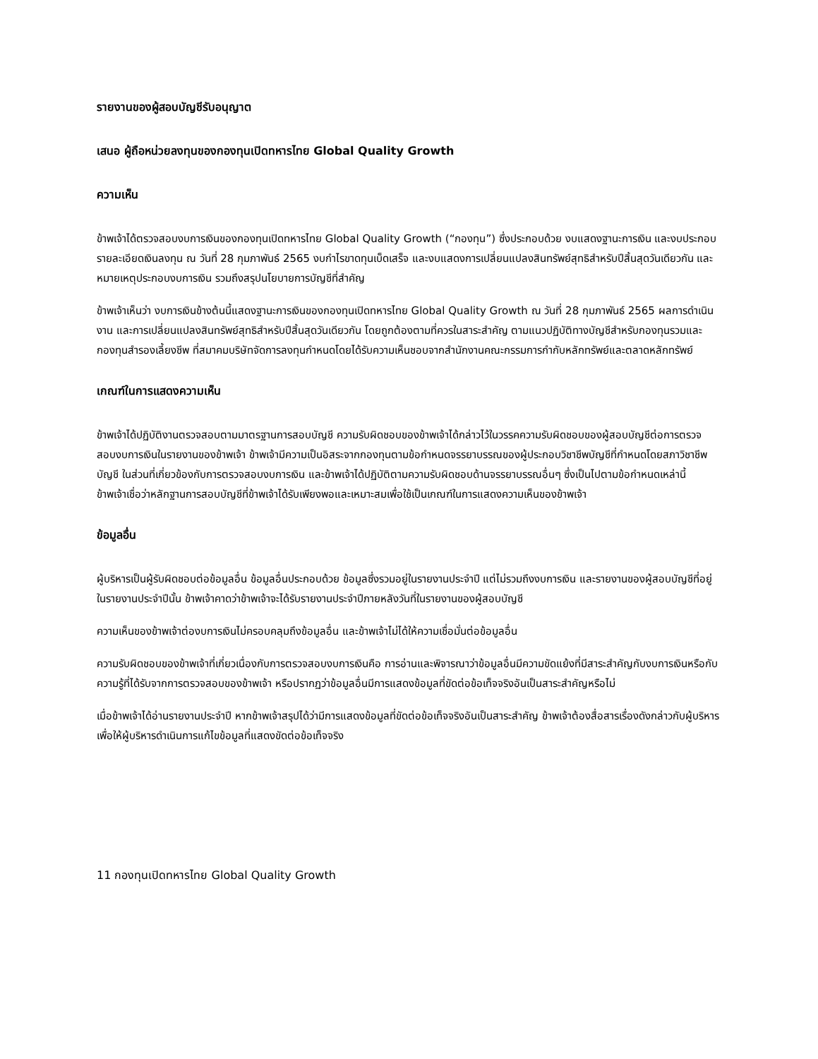รายงานของผู้สอบบัญชีรับอนุญาต
เสนอ ผู้ถือหน่วยลงทุนของกองทุนเปิดทหารไทย Global Quality Growth
ความเห็น
ข้าพเจ้าได้ตรวจสอบงบการเงินของกองทุนเปิดทหารไทย Global Quality Growth (“กองทุน”) ซึ่งประกอบด้วย งบแสดงฐานะการเงิน และงบประกอบรายละเอียดเงินลงทุน ณ วันที่ 28 กุมภาพันธ์ 2565 งบกำไรขาดทุนเบ็ดเสร็จ และงบแสดงการเปลี่ยนแปลงสินทรัพย์สุทธิสำหรับปีสิ้นสุดวันเดียวกัน และหมายเหตุประกอบงบการเงิน รวมถึงสรุปนโยบายการบัญชีที่สำคัญ
ข้าพเจ้าเห็นว่า งบการเงินข้างต้นนี้แสดงฐานะการเงินของกองทุนเปิดทหารไทย Global Quality Growth ณ วันที่ 28 กุมภาพันธ์ 2565 ผลการดำเนินงาน และการเปลี่ยนแปลงสินทรัพย์สุทธิสำหรับปีสิ้นสุดวันเดียวกัน โดยถูกต้องตามที่ควรในสาระสำคัญ ตามแนวปฏิบัติทางบัญชีสำหรับกองทุนรวมและกองทุนสำรองเลี้ยงชีพ ที่สมาคมบริษัทจัดการลงทุนกำหนดโดยได้รับความเห็นชอบจากสำนักงานคณะกรรมการกำกับหลักทรัพย์และตลาดหลักทรัพย์
เกณฑ์ในการแสดงความเห็น
ข้าพเจ้าได้ปฏิบัติงานตรวจสอบตามมาตรฐานการสอบบัญชี ความรับผิดชอบของข้าพเจ้าได้กล่าวไว้ในวรรคความรับผิดชอบของผู้สอบบัญชีต่อการตรวจสอบงบการเงินในรายงานของข้าพเจ้า ข้าพเจ้ามีความเป็นอิสระจากกองทุนตามข้อกำหนดจรรยาบรรณของผู้ประกอบวิชาชีพบัญชีที่กำหนดโดยสภาวิชาชีพบัญชี ในส่วนที่เกี่ยวข้องกับการตรวจสอบงบการเงิน และข้าพเจ้าได้ปฏิบัติตามความรับผิดชอบด้านจรรยาบรรณอื่นๆ ซึ่งเป็นไปตามข้อกำหนดเหล่านี้ ข้าพเจ้าเชื่อว่าหลักฐานการสอบบัญชีที่ข้าพเจ้าได้รับเพียงพอและเหมาะสมเพื่อใช้เป็นเกณฑ์ในการแสดงความเห็นของข้าพเจ้า
ข้อมูลอื่น
ผู้บริหารเป็นผู้รับผิดชอบต่อข้อมูลอื่น ข้อมูลอื่นประกอบด้วย ข้อมูลซึ่งรวมอยู่ในรายงานประจำปี แต่ไม่รวมถึงงบการเงิน และรายงานของผู้สอบบัญชีที่อยู่ในรายงานประจำปีนั้น ข้าพเจ้าคาดว่าข้าพเจ้าจะได้รับรายงานประจำปีภายหลังวันที่ในรายงานของผู้สอบบัญชี
ความเห็นของข้าพเจ้าต่องบการเงินไม่ครอบคลุมถึงข้อมูลอื่น และข้าพเจ้าไม่ได้ให้ความเชื่อมั่นต่อข้อมูลอื่น
ความรับผิดชอบของข้าพเจ้าที่เกี่ยวเนื่องกับการตรวจสอบงบการเงินคือ การอ่านและพิจารณาว่าข้อมูลอื่นมีความขัดแย้งที่มีสาระสำคัญกับงบการเงินหรือกับความรู้ที่ได้รับจากการตรวจสอบของข้าพเจ้า หรือปรากฏว่าข้อมูลอื่นมีการแสดงข้อมูลที่ขัดต่อข้อเท็จจริงอันเป็นสาระสำคัญหรือไม่
เมื่อข้าพเจ้าได้อ่านรายงานประจำปี หากข้าพเจ้าสรุปได้ว่ามีการแสดงข้อมูลที่ขัดต่อข้อเท็จจริงอันเป็นสาระสำคัญ ข้าพเจ้าต้องสื่อสารเรื่องดังกล่าวกับผู้บริหารเพื่อให้ผู้บริหารดำเนินการแก้ไขข้อมูลที่แสดงขัดต่อข้อเท็จจริง
11 กองทุนเปิดทหารไทย Global Quality Growth